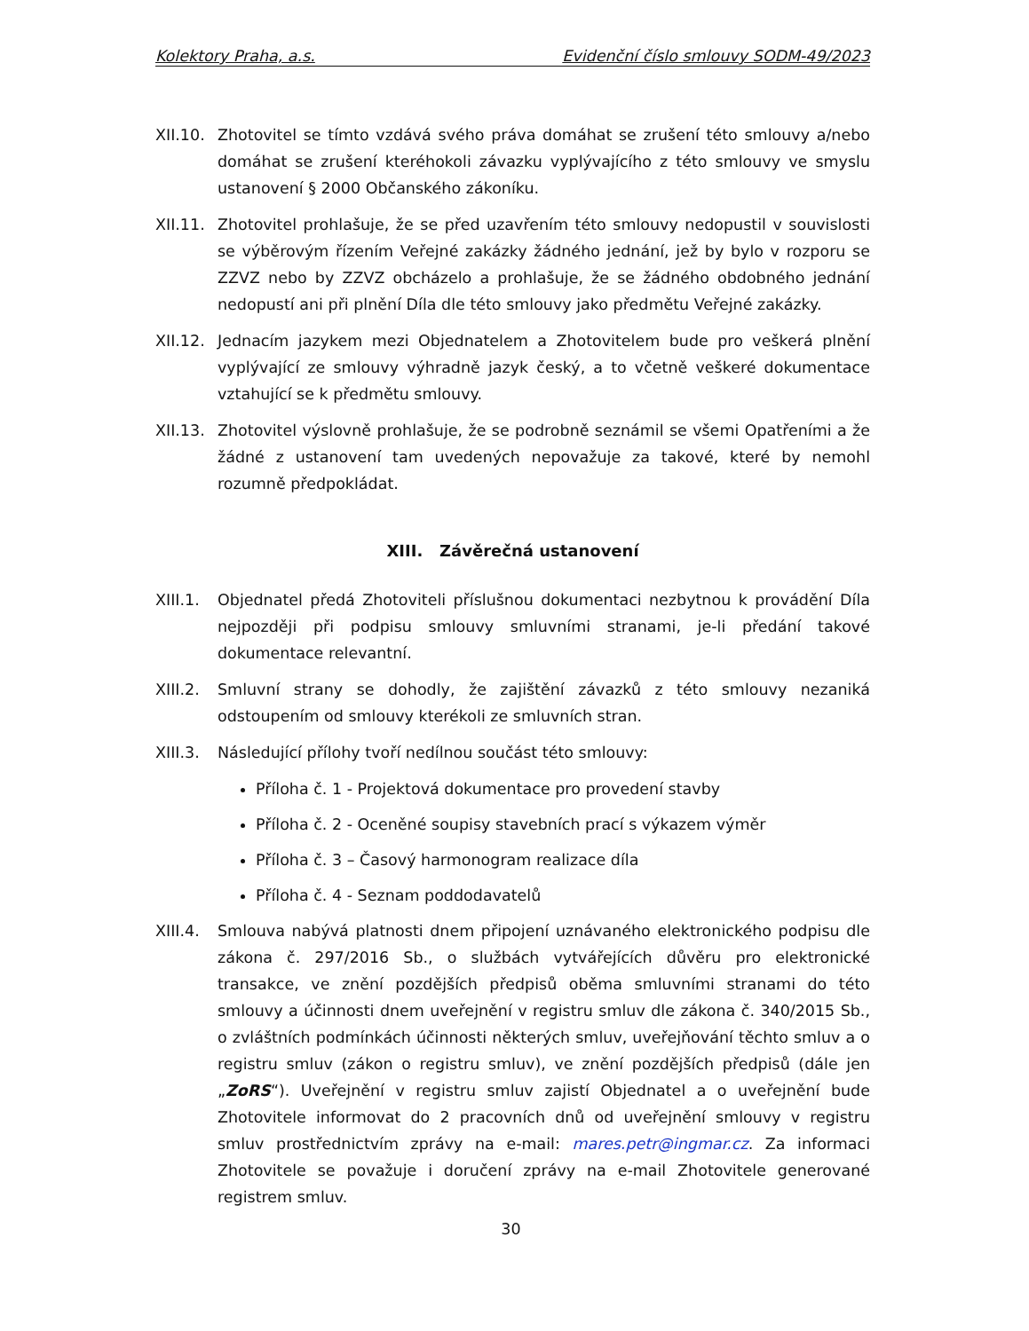Kolektory Praha, a.s. Evidenční číslo smlouvy SODM-49/2023
XII.10.
Zhotovitel se tímto vzdává svého práva domáhat se zrušení této smlouvy a/nebo domáhat se zrušení kteréhokoli závazku vyplývajícího z této smlouvy ve smyslu ustanovení § 2000 Občanského zákoníku.
XII.11.
Zhotovitel prohlašuje, že se před uzavřením této smlouvy nedopustil v souvislosti se výběrovým řízením Veřejné zakázky žádného jednání, jež by bylo v rozporu se ZZVZ nebo by ZZVZ obcházelo a prohlašuje, že se žádného obdobného jednání nedopustí ani při plnění Díla dle této smlouvy jako předmětu Veřejné zakázky.
XII.12.
Jednacím jazykem mezi Objednatelem a Zhotovitelem bude pro veškerá plnění vyplývající ze smlouvy výhradně jazyk český, a to včetně veškeré dokumentace vztahující se k předmětu smlouvy.
XII.13.
Zhotovitel výslovně prohlašuje, že se podrobně seznámil se všemi Opatřeními a že žádné z ustanovení tam uvedených nepovažuje za takové, které by nemohl rozumně předpokládat.
XIII. Závěrečná ustanovení
XIII.1.
Objednatel předá Zhotoviteli příslušnou dokumentaci nezbytnou k provádění Díla nejpozději při podpisu smlouvy smluvními stranami, je-li předání takové dokumentace relevantní.
XIII.2.
Smluvní strany se dohodly, že zajištění závazků z této smlouvy nezaniká odstoupením od smlouvy kterékoli ze smluvních stran.
XIII.3.
Následující přílohy tvoří nedílnou součást této smlouvy:
Příloha č. 1 - Projektová dokumentace pro provedení stavby
Příloha č. 2 - Oceněné soupisy stavebních prací s výkazem výměr
Příloha č. 3 – Časový harmonogram realizace díla
Příloha č. 4 - Seznam poddodavatelů
XIII.4.
Smlouva nabývá platnosti dnem připojení uznávaného elektronického podpisu dle zákona č. 297/2016 Sb., o službách vytvářejících důvěru pro elektronické transakce, ve znění pozdějších předpisů oběma smluvními stranami do této smlouvy a účinnosti dnem uveřejnění v registru smluv dle zákona č. 340/2015 Sb., o zvláštních podmínkách účinnosti některých smluv, uveřejňování těchto smluv a o registru smluv (zákon o registru smluv), ve znění pozdějších předpisů (dále jen „ZoRS“). Uveřejnění v registru smluv zajistí Objednatel a o uveřejnění bude Zhotovitele informovat do 2 pracovních dnů od uveřejnění smlouvy v registru smluv prostřednictvím zprávy na e-mail: mares.petr@ingmar.cz. Za informaci Zhotovitele se považuje i doručení zprávy na e-mail Zhotovitele generované registrem smluv.
30